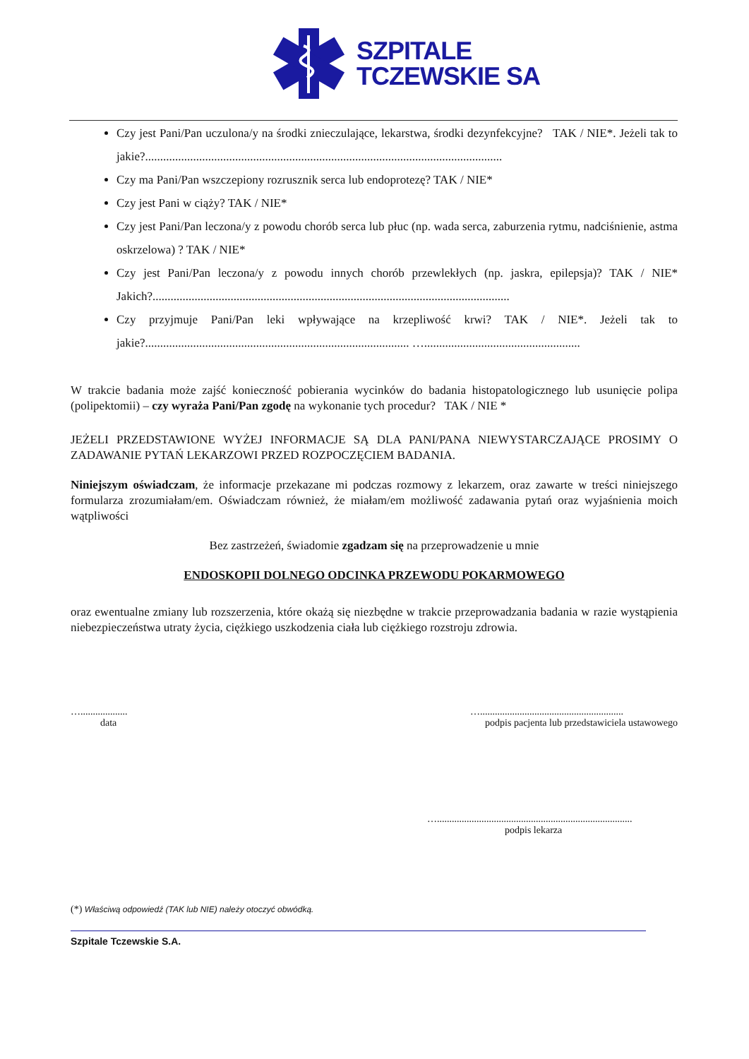SZPITALE
TCZEWSKIE SA
Czy jest Pani/Pan uczulona/y na środki znieczulające, lekarstwa, środki dezynfekcyjne? TAK / NIE*. Jeżeli tak to jakie?.......................................................................................................................
Czy ma Pani/Pan wszczepiony rozrusznik serca lub endoprotezę? TAK / NIE*
Czy jest Pani w ciąży? TAK / NIE*
Czy jest Pani/Pan leczona/y z powodu chorób serca lub płuc (np. wada serca, zaburzenia rytmu, nadciśnienie, astma oskrzelowa) ? TAK / NIE*
Czy jest Pani/Pan leczona/y z powodu innych chorób przewlekłych (np. jaskra, epilepsja)? TAK / NIE* Jakich?.......................................................................................................................
Czy przyjmuje Pani/Pan leki wpływające na krzepliwość krwi? TAK / NIE*. Jeżeli tak to jakie?........................................................................................ …....................................................
W trakcie badania może zajść konieczność pobierania wycinków do badania histopatologicznego lub usunięcie polipa (polipektomii) – czy wyraża Pani/Pan zgodę na wykonanie tych procedur? TAK / NIE *
JEŻELI PRZEDSTAWIONE WYŻEJ INFORMACJE SĄ DLA PANI/PANA NIEWYSTARCZAJĄCE PROSIMY O ZADAWANIE PYTAŃ LEKARZOWI PRZED ROZPOCZĘCIEM BADANIA.
Niniejszym oświadczam, że informacje przekazane mi podczas rozmowy z lekarzem, oraz zawarte w treści niniejszego formularza zrozumiałam/em. Oświadczam również, że miałam/em możliwość zadawania pytań oraz wyjaśnienia moich wątpliwości
Bez zastrzeżeń, świadomie zgadzam się na przeprowadzenie u mnie
ENDOSKOPII DOLNEGO ODCINKA PRZEWODU POKARMOWEGO
oraz ewentualne zmiany lub rozszerzenia, które okażą się niezbędne w trakcie przeprowadzania badania w razie wystąpienia niebezpieczeństwa utraty życia, ciężkiego uszkodzenia ciała lub ciężkiego rozstroju zdrowia.
…...................
data
…..........................................................
podpis pacjenta lub przedstawiciela ustawowego
…...............................................................................
podpis lekarza
(*) Właściwą odpowiedź (TAK lub NIE) należy otoczyć obwódką.
Szpitale Tczewskie S.A.